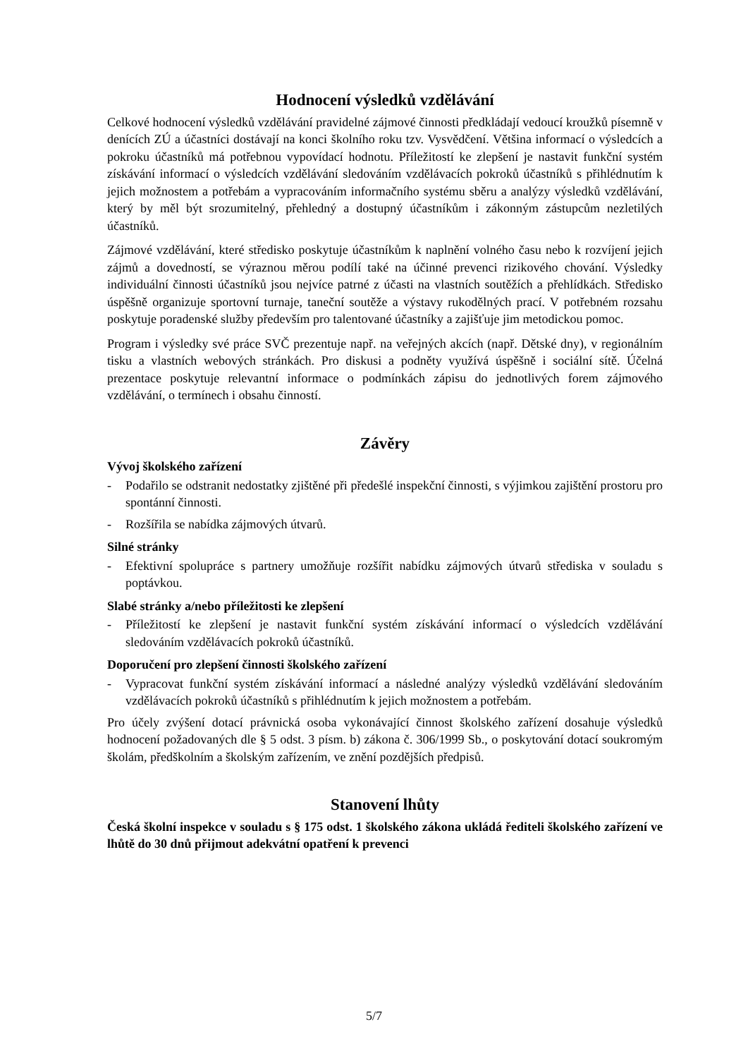Hodnocení výsledků vzdělávání
Celkové hodnocení výsledků vzdělávání pravidelné zájmové činnosti předkládají vedoucí kroužků písemně v denících ZÚ a účastníci dostávají na konci školního roku tzv. Vysvědčení. Většina informací o výsledcích a pokroku účastníků má potřebnou vypovídací hodnotu. Příležitostí ke zlepšení je nastavit funkční systém získávání informací o výsledcích vzdělávání sledováním vzdělávacích pokroků účastníků s přihlédnutím k jejich možnostem a potřebám a vypracováním informačního systému sběru a analýzy výsledků vzdělávání, který by měl být srozumitelný, přehledný a dostupný účastníkům i zákonným zástupcům nezletilých účastníků.
Zájmové vzdělávání, které středisko poskytuje účastníkům k naplnění volného času nebo k rozvíjení jejich zájmů a dovedností, se výraznou měrou podílí také na účinné prevenci rizikového chování. Výsledky individuální činnosti účastníků jsou nejvíce patrné z účasti na vlastních soutěžích a přehlídkách. Středisko úspěšně organizuje sportovní turnaje, taneční soutěže a výstavy rukodělných prací. V potřebném rozsahu poskytuje poradenské služby především pro talentované účastníky a zajišťuje jim metodickou pomoc.
Program i výsledky své práce SVČ prezentuje např. na veřejných akcích (např. Dětské dny), v regionálním tisku a vlastních webových stránkách. Pro diskusi a podněty využívá úspěšně i sociální sítě. Účelná prezentace poskytuje relevantní informace o podmínkách zápisu do jednotlivých forem zájmového vzdělávání, o termínech i obsahu činností.
Závěry
Vývoj školského zařízení
- Podařilo se odstranit nedostatky zjištěné při předešlé inspekční činnosti, s výjimkou zajištění prostoru pro spontánní činnosti.
- Rozšířila se nabídka zájmových útvarů.
Silné stránky
- Efektivní spolupráce s partnery umožňuje rozšířit nabídku zájmových útvarů střediska v souladu s poptávkou.
Slabé stránky a/nebo příležitosti ke zlepšení
- Příležitostí ke zlepšení je nastavit funkční systém získávání informací o výsledcích vzdělávání sledováním vzdělávacích pokroků účastníků.
Doporučení pro zlepšení činnosti školského zařízení
- Vypracovat funkční systém získávání informací a následné analýzy výsledků vzdělávání sledováním vzdělávacích pokroků účastníků s přihlédnutím k jejich možnostem a potřebám.
Pro účely zvýšení dotací právnická osoba vykonávající činnost školského zařízení dosahuje výsledků hodnocení požadovaných dle § 5 odst. 3 písm. b) zákona č. 306/1999 Sb., o poskytování dotací soukromým školám, předškolním a školským zařízením, ve znění pozdějších předpisů.
Stanovení lhůty
Česká školní inspekce v souladu s § 175 odst. 1 školského zákona ukládá řediteli školského zařízení ve lhůtě do 30 dnů přijmout adekvátní opatření k prevenci
5/7